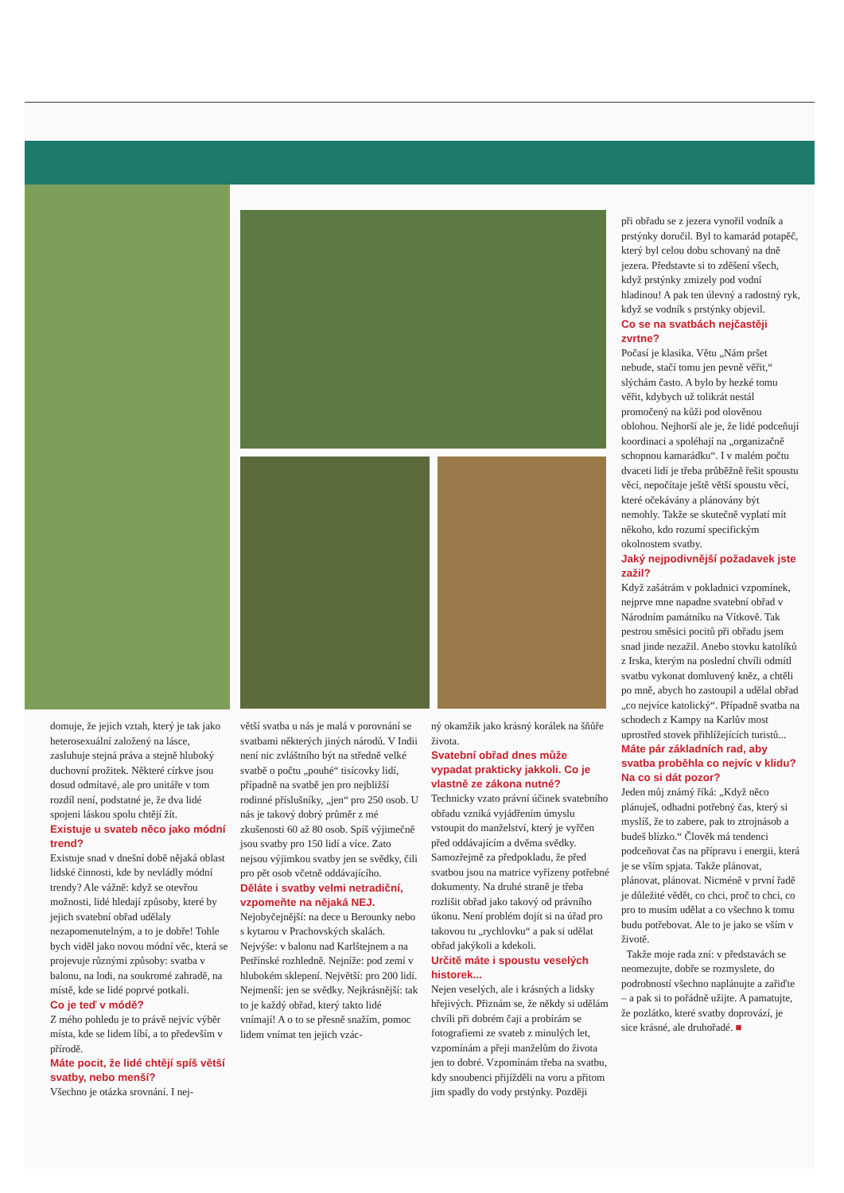při obřadu se z jezera vynořil vodník a prstýnky doručil. Byl to kamarád potapěč, který byl celou dobu schovaný na dně jezera. Představte si to zděšení všech, když prstýnky zmizely pod vodní hladinou! A pak ten úlevný a radostný ryk, když se vodník s prstýnky objevil.
Co se na svatbách nejčastěji zvrtne?
Počasí je klasika. Větu „Nám pršet nebude, stačí tomu jen pevně věřit,“ slýchám často. A bylo by hezké tomu věřit, kdybych už tolikrát nestál promočený na kůži pod olověnou oblohou. Nejhorší ale je, že lidé podceňují koordinaci a spoléhají na „organizačně schopnou kamarádku“. I v malém počtu dvaceti lidí je třeba průběžně řešit spoustu věcí, nepočítaje ještě větší spoustu věcí, které očekávány a plánovány být nemohly. Takže se skutečně vyplatí mít někoho, kdo rozumí specifickým okolnostem svatby.
Jaký nejpodivnější požadavek jste zažil?
Když zašátrám v pokladnici vzpomínek, nejprve mne napadne svatební obřad v Národním památníku na Vítkově. Tak pestrou směsici pocitů při obřadu jsem snad jinde nezažil. Anebo stovku katolíků z Irska, kterým na poslední chvíli odmítl svatbu vykonat domluvený kněz, a chtěli po mně, abych ho zastoupil a udělal obřad „co nejvíce katolický“. Případně svatba na schodech z Kampy na Karlův most uprostřed stovek přihlížejících turistů...
Máte pár základních rad, aby svatba proběhla co nejvíc v klidu? Na co si dát pozor?
Jeden můj známý říká: „Když něco plánuješ, odhadni potřebný čas, který si myslíš, že to zabere, pak to ztrojnásob a budeš blízko.“ Člověk má tendenci podceňovat čas na přípravu i energii, která je se vším spjata. Takže plánovat, plánovat, plánovat. Nicméně v první řadě je důležité vědět, co chci, proč to chci, co pro to musím udělat a co všechno k tomu budu potřebovat. Ale to je jako se vším v životě.
Takže moje rada zní: v představách se neomezujte, dobře se rozmyslete, do podrobností všechno naplánujte a zařiďte – a pak si to pořádně užijte. A pamatujte, že pozlátko, které svatby doprovází, je sice krásné, ale druhořadé. ■
domuje, že jejich vztah, který je tak jako heterosexuální založený na lásce, zasluhuje stejná práva a stejně hluboký duchovní prožitek. Některé církve jsou dosud odmítavé, ale pro unitáře v tom rozdíl není, podstatné je, že dva lidé spojeni láskou spolu chtějí žít.
Existuje u svateb něco jako módní trend?
Existuje snad v dnešní době nějaká oblast lidské činnosti, kde by nevládly módní trendy? Ale vážně: když se otevřou možnosti, lidé hledají způsoby, které by jejich svatební obřad udělaly nezapomenutelným, a to je dobře! Tohle bych viděl jako novou módní věc, která se projevuje různými způsoby: svatba v balonu, na lodi, na soukromé zahradě, na místě, kde se lidé poprvé potkali.
Co je teď v módě?
Z mého pohledu je to právě nejvíc výběr místa, kde se lidem líbí, a to především v přírodě.
Máte pocit, že lidé chtějí spíš větší svatby, nebo menší?
Všechno je otázka srovnání. I nej-
větší svatba u nás je malá v porovnání se svatbami některých jiných národů. V Indii není nic zvláštního být na středně velké svatbě o počtu „pouhé“ tisícovky lidí, případně na svatbě jen pro nejbližší rodinné příslušníky, „jen“ pro 250 osob. U nás je takový dobrý průměr z mé zkušenosti 60 až 80 osob. Spíš výjimečně jsou svatby pro 150 lidí a více. Zato nejsou výjimkou svatby jen se svědky, čili pro pět osob včetně oddávajícího.
Děláte i svatby velmi netradiční, vzpomeňte na nějaká NEJ.
Nejobyčejnější: na dece u Berounky nebo s kytarou v Prachovských skalách. Nejvýše: v balonu nad Karlštejnem a na Petřínské rozhledně. Nejníže: pod zemí v hlubokém sklepení. Největší: pro 200 lidí. Nejmenší: jen se svědky. Nejkrásnější: tak to je každý obřad, který takto lidé vnímají! A o to se přesně snažím, pomoc lidem vnímat ten jejich vzác-
ný okamžik jako krásný korálek na šňůře života.
Svatební obřad dnes může vypadat prakticky jakkoli. Co je vlastně ze zákona nutné?
Technicky vzato právní účinek svatebního obřadu vzniká vyjádřením úmyslu vstoupit do manželství, který je vyřčen před oddávajícím a dvěma svědky. Samozřejmě za předpokladu, že před svatbou jsou na matrice vyřízeny potřebné dokumenty. Na druhé straně je třeba rozlišit obřad jako takový od právního úkonu. Není problém dojít si na úřad pro takovou tu „rychlovku“ a pak si udělat obřad jakýkoli a kdekoli.
Určitě máte i spoustu veselých historek...
Nejen veselých, ale i krásných a lidsky hřejivých. Přiznám se, že někdy si udělám chvíli při dobrém čaji a probírám se fotografiemi ze svateb z minulých let, vzpomínám a přeji manželům do života jen to dobré. Vzpomínám třeba na svatbu, kdy snoubenci přijížděli na voru a přitom jim spadly do vody prstýnky. Později